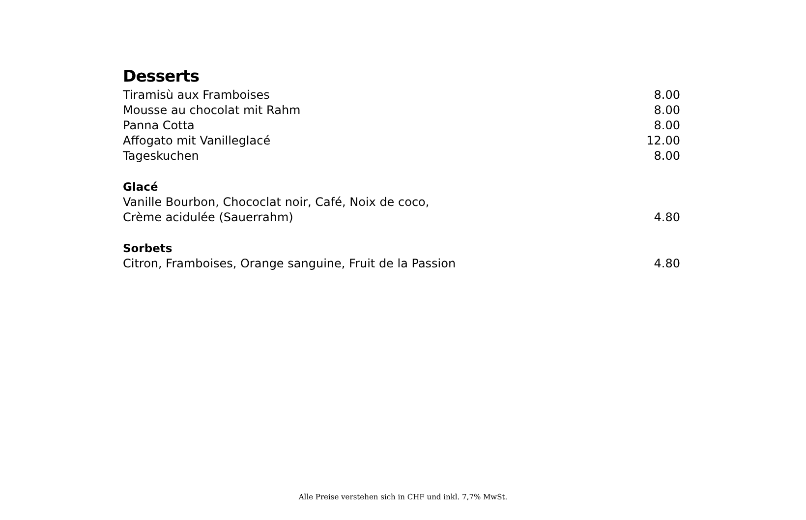Desserts
| Tiramisù aux Framboises | 8.00 |
| Mousse au chocolat mit Rahm | 8.00 |
| Panna Cotta | 8.00 |
| Affogato mit Vanilleglacé | 12.00 |
| Tageskuchen | 8.00 |
Glacé
| Vanille Bourbon, Chococlat noir, Café, Noix de coco, | |
| Crème acidulée (Sauerrahm) | 4.80 |
Sorbets
| Citron, Framboises, Orange sanguine, Fruit de la Passion | 4.80 |
Alle Preise verstehen sich in CHF und inkl. 7,7% MwSt.